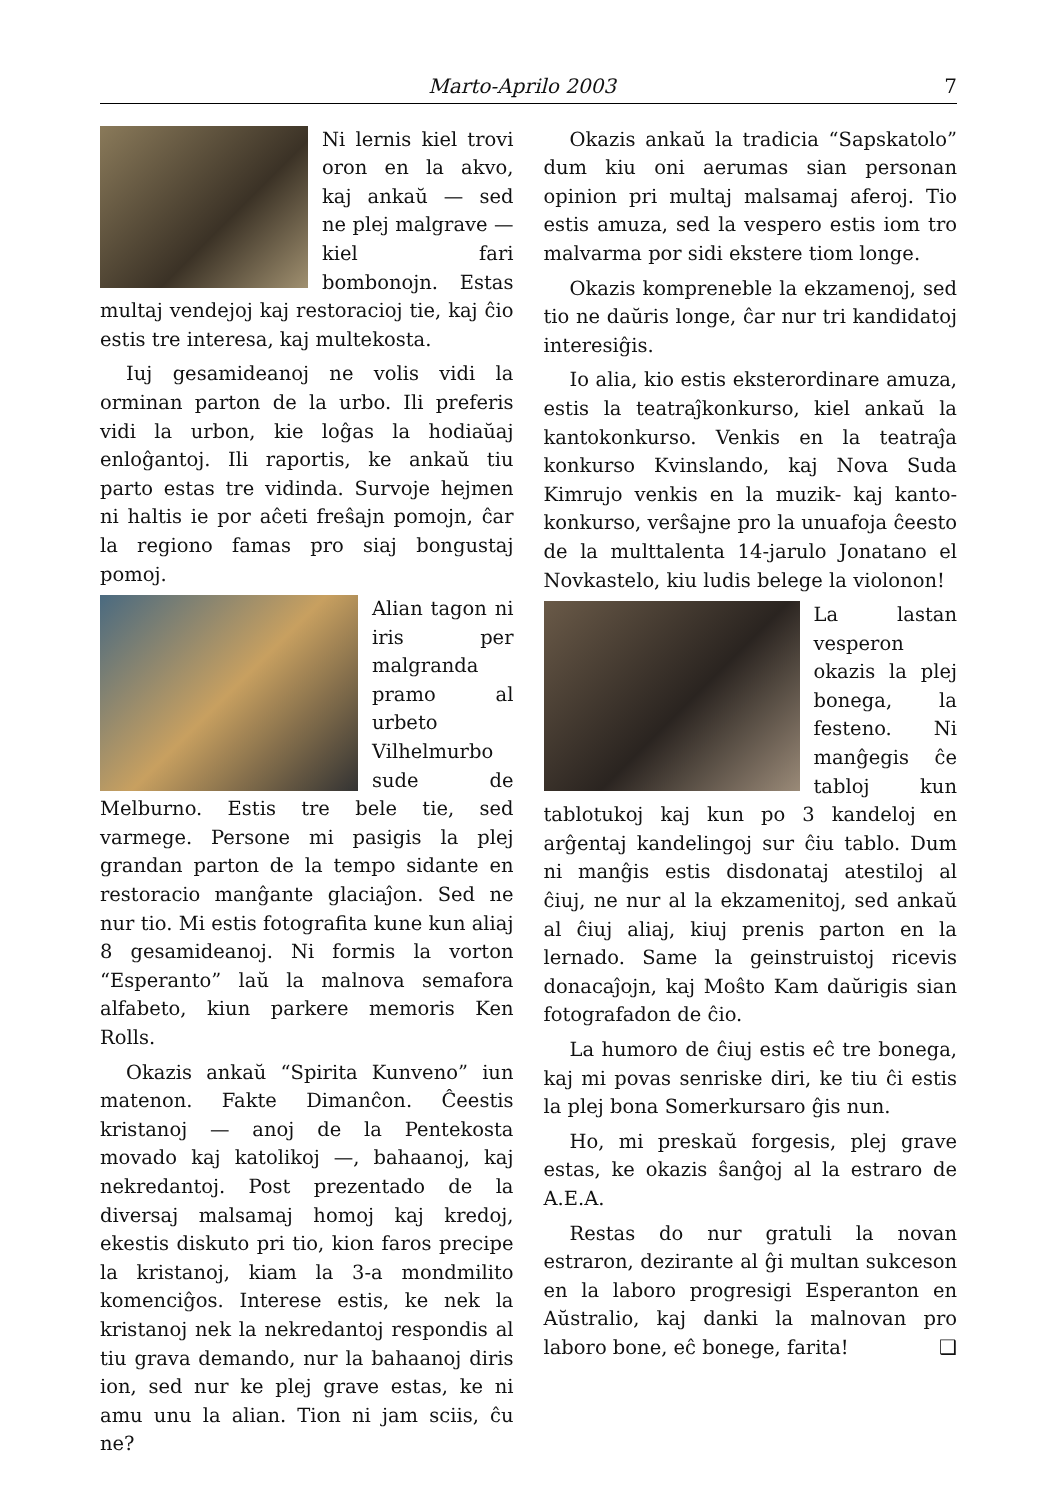Marto-Aprilo 2003 7
Ni lernis kiel trovi oron en la akvo, kaj ankaŭ — sed ne plej malgrave — kiel fari bombonojn. Estas multaj vendejoj kaj restoracioj tie, kaj ĉio estis tre interesa, kaj multekosta.
Iuj gesamideanoj ne volis vidi la orminan parton de la urbo. Ili preferis vidi la urbon, kie loĝas la hodiaŭaj enloĝantoj. Ili raportis, ke ankaŭ tiu parto estas tre vidinda. Survoje hejmen ni haltis ie por aĉeti freŝajn pomojn, ĉar la regiono famas pro siaj bongustaj pomoj.
Alian tagon ni iris per malgranda pramo al urbeto Vilhelmurbo sude de Melburno. Estis tre bele tie, sed varmege. Persone mi pasigis la plej grandan parton de la tempo sidante en restoracio manĝante glaciaĵon. Sed ne nur tio. Mi estis fotografita kune kun aliaj 8 gesamideanoj. Ni formis la vorton “Esperanto” laŭ la malnova semafora alfabeto, kiun parkere memoris Ken Rolls.
Okazis ankaŭ “Spirita Kunveno” iun matenon. Fakte Dimanĉon. Ĉeestis kristanoj — anoj de la Pentekosta movado kaj katolikoj —, bahaanoj, kaj nekredantoj. Post prezentado de la diversaj malsamaj homoj kaj kredoj, ekestis diskuto pri tio, kion faros precipe la kristanoj, kiam la 3-a mondmilito komenciĝos. Interese estis, ke nek la kristanoj nek la nekredantoj respondis al tiu grava demando, nur la bahaanoj diris ion, sed nur ke plej grave estas, ke ni amu unu la alian. Tion ni jam sciis, ĉu ne?
Okazis ankaŭ la tradicia “Sapskatolo” dum kiu oni aerumas sian personan opinion pri multaj malsamaj aferoj. Tio estis amuza, sed la vespero estis iom tro malvarma por sidi ekstere tiom longe.
Okazis kompreneble la ekzamenoj, sed tio ne daŭris longe, ĉar nur tri kandidatoj interesiĝis.
Io alia, kio estis eksterordinare amuza, estis la teatraĵkonkurso, kiel ankaŭ la kantokonkurso. Venkis en la teatraĵa konkurso Kvinslando, kaj Nova Suda Kimrujo venkis en la muzik- kaj kanto-konkurso, verŝajne pro la unuafoja ĉeesto de la multtalenta 14-jarulo Jonatano el Novkastelo, kiu ludis belege la violonon!
La lastan vesperon okazis la plej bonega, la festeno. Ni manĝegis ĉe tabloj kun tablotukoj kaj kun po 3 kandeloj en arĝentaj kandelingoj sur ĉiu tablo. Dum ni manĝis estis disdonataj atestiloj al ĉiuj, ne nur al la ekzamenitoj, sed ankaŭ al ĉiuj aliaj, kiuj prenis parton en la lernado. Same la geinstruistoj ricevis donacaĵojn, kaj Moŝto Kam daŭrigis sian fotografadon de ĉio.
La humoro de ĉiuj estis eĉ tre bonega, kaj mi povas senriske diri, ke tiu ĉi estis la plej bona Somerkursaro ĝis nun.
Ho, mi preskaŭ forgesis, plej grave estas, ke okazis ŝanĝoj al la estraro de A.E.A.
Restas do nur gratuli la novan estraron, dezirante al ĝi multan sukceson en la laboro progresigi Esperanton en Aŭstralio, kaj danki la malnovan pro laboro bone, eĉ bonege, farita! ❑